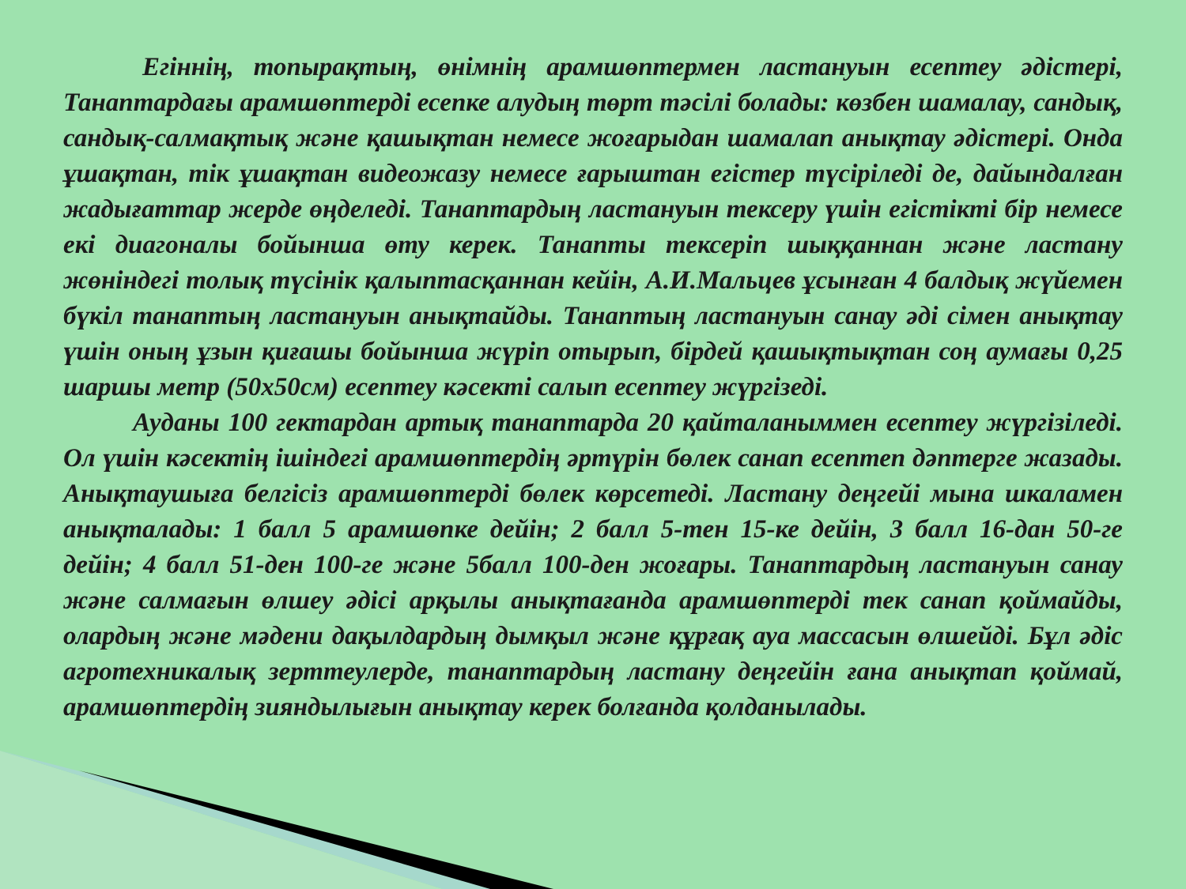Егіннің, топырақтың, өнімнің арамшөптермен ластануын есептеу әдістері, Танаптардағы арамшөптерді есепке алудың төрт тәсілі болады: көзбен шамалау, сандық, сандық-салмақтық және қашықтан немесе жоғарыдан шамалап анықтау әдістері. Онда ұшақтан, тік ұшақтан видеожазу немесе ғарыштан егістер түсіріледі де, дайындалған жадығаттар жерде өңделеді. Танаптардың ластануын тексеру үшін егістікті бір немесе екі диагоналы бойынша өту керек. Танапты тексеріп шыққаннан және ластану жөніндегі толық түсінік қалыптасқаннан кейін, А.И.Мальцев ұсынған 4 балдық жүйемен бүкіл танаптың ластануын анықтайды. Танаптың ластануын санау әді сімен анықтау үшін оның ұзын қиғашы бойынша жүріп отырып, бірдей қашықтықтан соң аумағы 0,25 шаршы метр (50х50см) есептеу кәсекті салып есептеу жүргізеді.
Ауданы 100 гектардан артық танаптарда 20 қайталаныммен есептеу жүргізіледі. Ол үшін кәсектің ішіндегі арамшөптердің әртүрін бөлек санап есептеп дәптерге жазады. Анықтаушыға белгісіз арамшөптерді бөлек көрсетеді. Ластану деңгейі мына шкаламен анықталады: 1 балл 5 арамшөпке дейін; 2 балл 5-тен 15-ке дейін, 3 балл 16-дан 50-ге дейін; 4 балл 51-ден 100-ге және 5балл 100-ден жоғары. Танаптардың ластануын санау және салмағын өлшеу әдісі арқылы анықтағанда арамшөптерді тек санап қоймайды, олардың және мәдени дақылдардың дымқыл және құрғақ ауа массасын өлшейді. Бұл әдіс агротехникалық зерттеулерде, танаптардың ластану деңгейін ғана анықтап қоймай, арамшөптердің зияндылығын анықтау керек болғанда қолданылады.